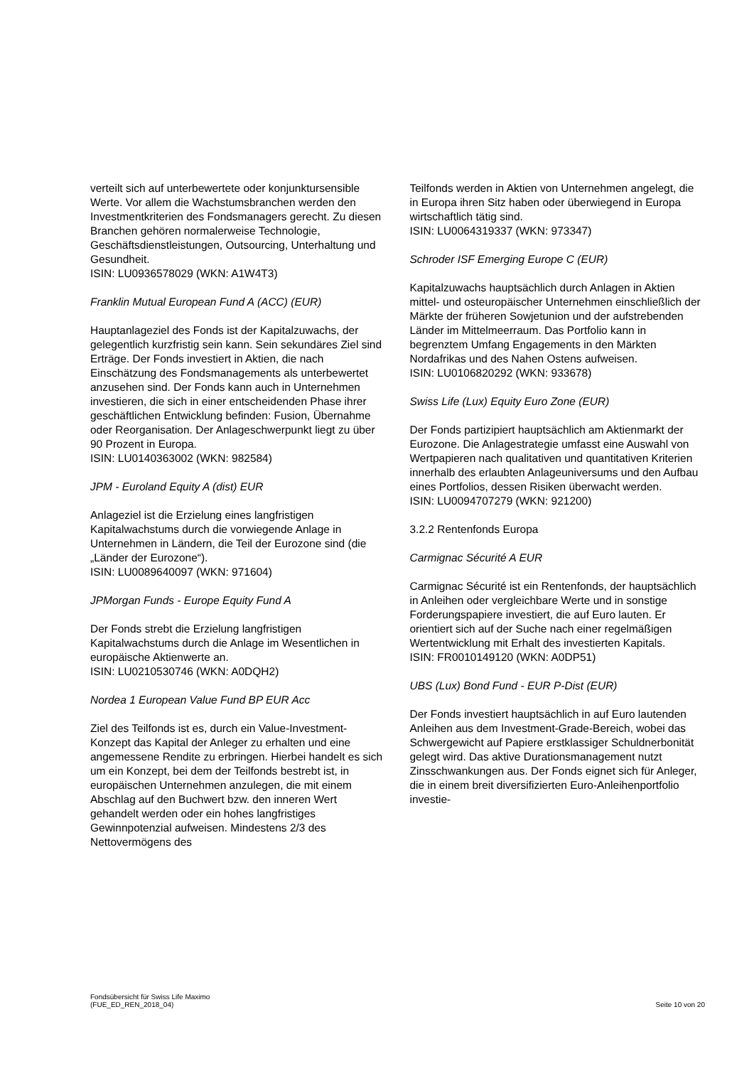verteilt sich auf unterbewertete oder konjunktursensible Werte. Vor allem die Wachstumsbranchen werden den Investmentkriterien des Fondsmanagers gerecht. Zu diesen Branchen gehören normalerweise Technologie, Geschäftsdienstleistungen, Outsourcing, Unterhaltung und Gesundheit.
ISIN: LU0936578029 (WKN: A1W4T3)
Franklin Mutual European Fund A (ACC) (EUR)
Hauptanlageziel des Fonds ist der Kapitalzuwachs, der gelegentlich kurzfristig sein kann. Sein sekundäres Ziel sind Erträge. Der Fonds investiert in Aktien, die nach Einschätzung des Fondsmanagements als unterbewertet anzusehen sind. Der Fonds kann auch in Unternehmen investieren, die sich in einer entscheidenden Phase ihrer geschäftlichen Entwicklung befinden: Fusion, Übernahme oder Reorganisation. Der Anlageschwerpunkt liegt zu über 90 Prozent in Europa.
ISIN: LU0140363002 (WKN: 982584)
JPM - Euroland Equity A (dist) EUR
Anlageziel ist die Erzielung eines langfristigen Kapitalwachstums durch die vorwiegende Anlage in Unternehmen in Ländern, die Teil der Eurozone sind (die „Länder der Eurozone“).
ISIN: LU0089640097 (WKN: 971604)
JPMorgan Funds - Europe Equity Fund A
Der Fonds strebt die Erzielung langfristigen Kapitalwachstums durch die Anlage im Wesentlichen in europäische Aktienwerte an.
ISIN: LU0210530746 (WKN: A0DQH2)
Nordea 1 European Value Fund BP EUR Acc
Ziel des Teilfonds ist es, durch ein Value-Investment-Konzept das Kapital der Anleger zu erhalten und eine angemessene Rendite zu erbringen. Hierbei handelt es sich um ein Konzept, bei dem der Teilfonds bestrebt ist, in europäischen Unternehmen anzulegen, die mit einem Abschlag auf den Buchwert bzw. den inneren Wert gehandelt werden oder ein hohes langfristiges Gewinnpotenzial aufweisen. Mindestens 2/3 des Nettovermögens des
Teilfonds werden in Aktien von Unternehmen angelegt, die in Europa ihren Sitz haben oder überwiegend in Europa wirtschaftlich tätig sind.
ISIN: LU0064319337 (WKN: 973347)
Schroder ISF Emerging Europe C (EUR)
Kapitalzuwachs hauptsächlich durch Anlagen in Aktien mittel- und osteuropäischer Unternehmen einschließlich der Märkte der früheren Sowjetunion und der aufstrebenden Länder im Mittelmeerraum. Das Portfolio kann in begrenztem Umfang Engagements in den Märkten Nordafrikas und des Nahen Ostens aufweisen.
ISIN: LU0106820292 (WKN: 933678)
Swiss Life (Lux) Equity Euro Zone (EUR)
Der Fonds partizipiert hauptsächlich am Aktienmarkt der Eurozone. Die Anlagestrategie umfasst eine Auswahl von Wertpapieren nach qualitativen und quantitativen Kriterien innerhalb des erlaubten Anlageuniversums und den Aufbau eines Portfolios, dessen Risiken überwacht werden.
ISIN: LU0094707279 (WKN: 921200)
3.2.2 Rentenfonds Europa
Carmignac Sécurité A EUR
Carmignac Sécurité ist ein Rentenfonds, der hauptsächlich in Anleihen oder vergleichbare Werte und in sonstige Forderungspapiere investiert, die auf Euro lauten. Er orientiert sich auf der Suche nach einer regelmäßigen Wertentwicklung mit Erhalt des investierten Kapitals.
ISIN: FR0010149120 (WKN: A0DP51)
UBS (Lux) Bond Fund - EUR P-Dist (EUR)
Der Fonds investiert hauptsächlich in auf Euro lautenden Anleihen aus dem Investment-Grade-Bereich, wobei das Schwergewicht auf Papiere erstklassiger Schuldnerbonität gelegt wird. Das aktive Durationsmanagement nutzt Zinsschwankungen aus. Der Fonds eignet sich für Anleger, die in einem breit diversifizierten Euro-Anleihenportfolio investie-
Fondsübersicht für Swiss Life Maximo
(FUE_ED_REN_2018_04)
Seite 10 von 20